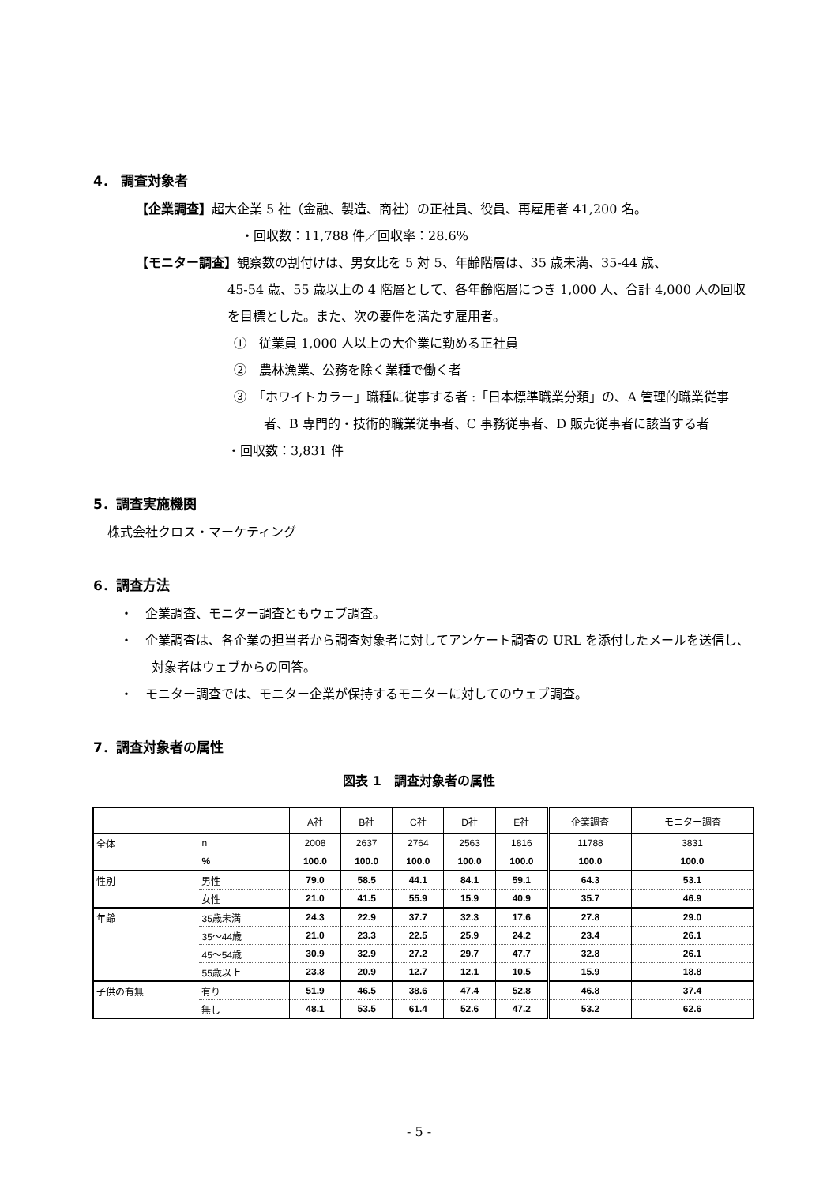4． 調査対象者
【企業調査】超大企業 5 社（金融、製造、商社）の正社員、役員、再雇用者 41,200 名。
・回収数：11,788 件／回収率：28.6%
【モニター調査】観察数の割付けは、男女比を 5 対 5、年齢階層は、35 歳未満、35-44 歳、
45-54 歳、55 歳以上の 4 階層として、各年齢階層につき 1,000 人、合計 4,000 人の回収を目標とした。また、次の要件を満たす雇用者。
①　従業員 1,000 人以上の大企業に勤める正社員
②　農林漁業、公務を除く業種で働く者
③　「ホワイトカラー」職種に従事する者 :「日本標準職業分類」の、A 管理的職業従事者、B 専門的・技術的職業従事者、C 事務従事者、D 販売従事者に該当する者
・回収数：3,831 件
5．調査実施機関
株式会社クロス・マーケティング
6．調査方法
・　企業調査、モニター調査ともウェブ調査。
・　企業調査は、各企業の担当者から調査対象者に対してアンケート調査の URL を添付したメールを送信し、対象者はウェブからの回答。
・　モニター調査では、モニター企業が保持するモニターに対してのウェブ調査。
7．調査対象者の属性
図表 1　調査対象者の属性
| | | A社 | B社 | C社 | D社 | E社 | 企業調査 | モニター調査 |
| --- | --- | --- | --- | --- | --- | --- | --- | --- |
| 全体 | n | 2008 | 2637 | 2764 | 2563 | 1816 | 11788 | 3831 |
| | % | 100.0 | 100.0 | 100.0 | 100.0 | 100.0 | 100.0 | 100.0 |
| 性別 | 男性 | 79.0 | 58.5 | 44.1 | 84.1 | 59.1 | 64.3 | 53.1 |
| | 女性 | 21.0 | 41.5 | 55.9 | 15.9 | 40.9 | 35.7 | 46.9 |
| 年齢 | 35歳未満 | 24.3 | 22.9 | 37.7 | 32.3 | 17.6 | 27.8 | 29.0 |
| | 35～44歳 | 21.0 | 23.3 | 22.5 | 25.9 | 24.2 | 23.4 | 26.1 |
| | 45～54歳 | 30.9 | 32.9 | 27.2 | 29.7 | 47.7 | 32.8 | 26.1 |
| | 55歳以上 | 23.8 | 20.9 | 12.7 | 12.1 | 10.5 | 15.9 | 18.8 |
| 子供の有無 | 有り | 51.9 | 46.5 | 38.6 | 47.4 | 52.8 | 46.8 | 37.4 |
| | 無し | 48.1 | 53.5 | 61.4 | 52.6 | 47.2 | 53.2 | 62.6 |
- 5 -